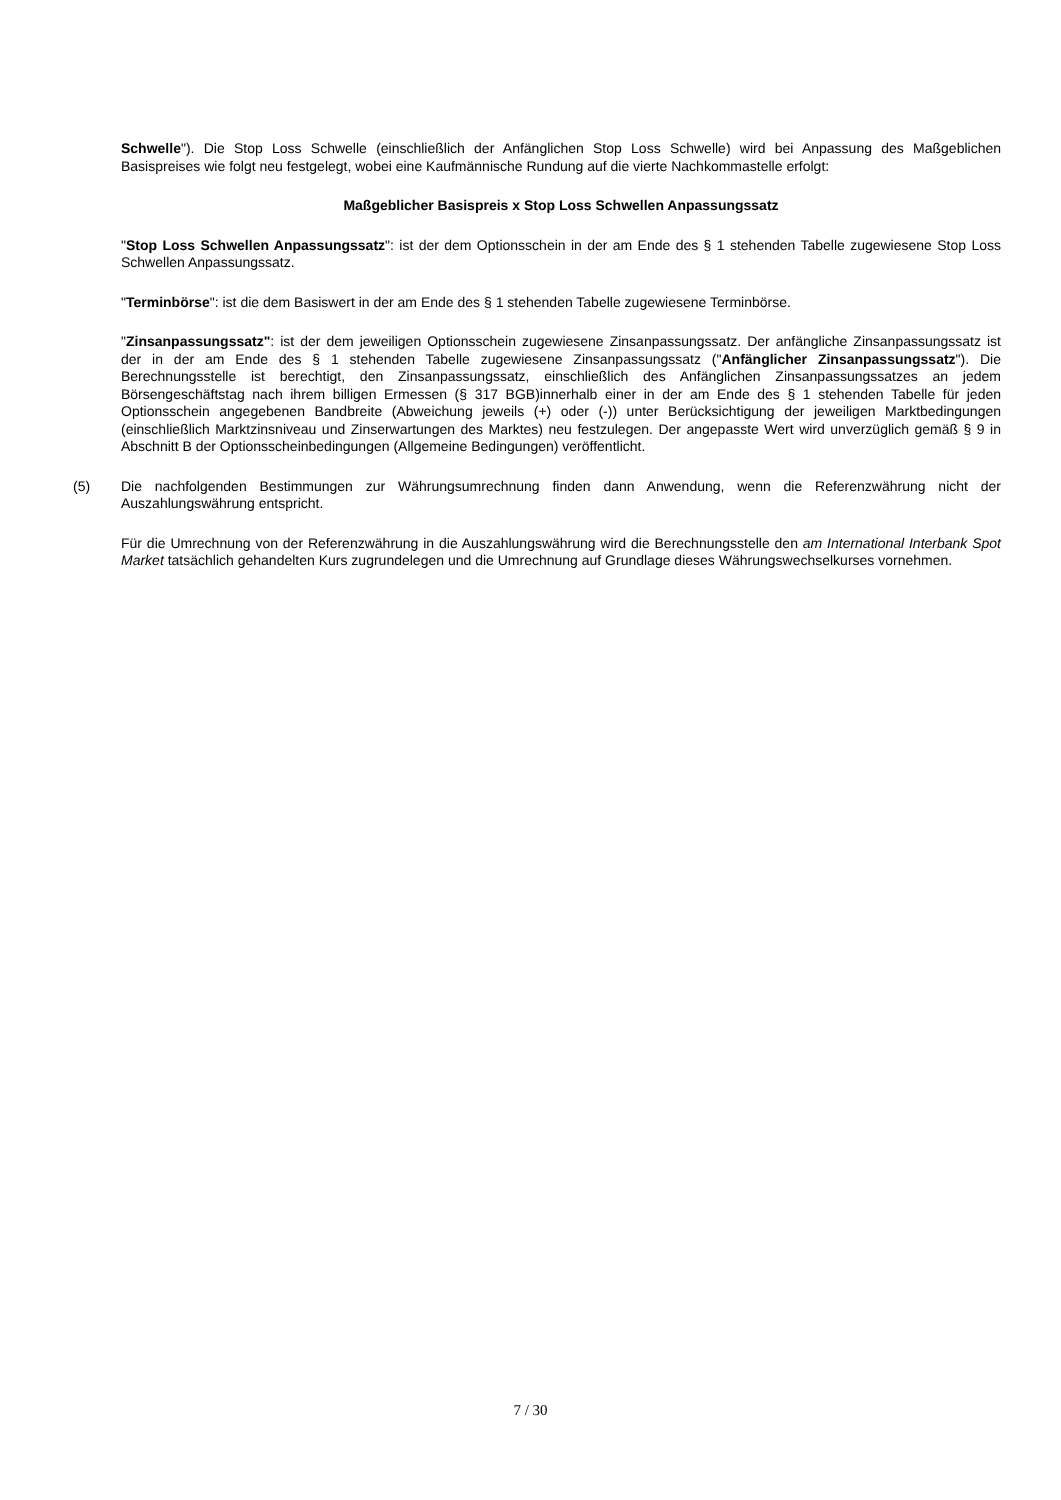Schwelle"). Die Stop Loss Schwelle (einschließlich der Anfänglichen Stop Loss Schwelle) wird bei Anpassung des Maßgeblichen Basispreises wie folgt neu festgelegt, wobei eine Kaufmännische Rundung auf die vierte Nachkommastelle erfolgt:
Maßgeblicher Basispreis x Stop Loss Schwellen Anpassungssatz
"Stop Loss Schwellen Anpassungssatz": ist der dem Optionsschein in der am Ende des § 1 stehenden Tabelle zugewiesene Stop Loss Schwellen Anpassungssatz.
"Terminbörse": ist die dem Basiswert in der am Ende des § 1 stehenden Tabelle zugewiesene Terminbörse.
"Zinsanpassungssatz": ist der dem jeweiligen Optionsschein zugewiesene Zinsanpassungssatz. Der anfängliche Zinsanpassungssatz ist der in der am Ende des § 1 stehenden Tabelle zugewiesene Zinsanpassungssatz ("Anfänglicher Zinsanpassungssatz"). Die Berechnungsstelle ist berechtigt, den Zinsanpassungssatz, einschließlich des Anfänglichen Zinsanpassungssatzes an jedem Börsengeschäftstag nach ihrem billigen Ermessen (§ 317 BGB)innerhalb einer in der am Ende des § 1 stehenden Tabelle für jeden Optionsschein angegebenen Bandbreite (Abweichung jeweils (+) oder (-)) unter Berücksichtigung der jeweiligen Marktbedingungen (einschließlich Marktzinsniveau und Zinserwartungen des Marktes) neu festzulegen. Der angepasste Wert wird unverzüglich gemäß § 9 in Abschnitt B der Optionsscheinbedingungen (Allgemeine Bedingungen) veröffentlicht.
(5) Die nachfolgenden Bestimmungen zur Währungsumrechnung finden dann Anwendung, wenn die Referenzwährung nicht der Auszahlungswährung entspricht.
Für die Umrechnung von der Referenzwährung in die Auszahlungswährung wird die Berechnungsstelle den am International Interbank Spot Market tatsächlich gehandelten Kurs zugrundelegen und die Umrechnung auf Grundlage dieses Währungswechselkurses vornehmen.
7 / 30